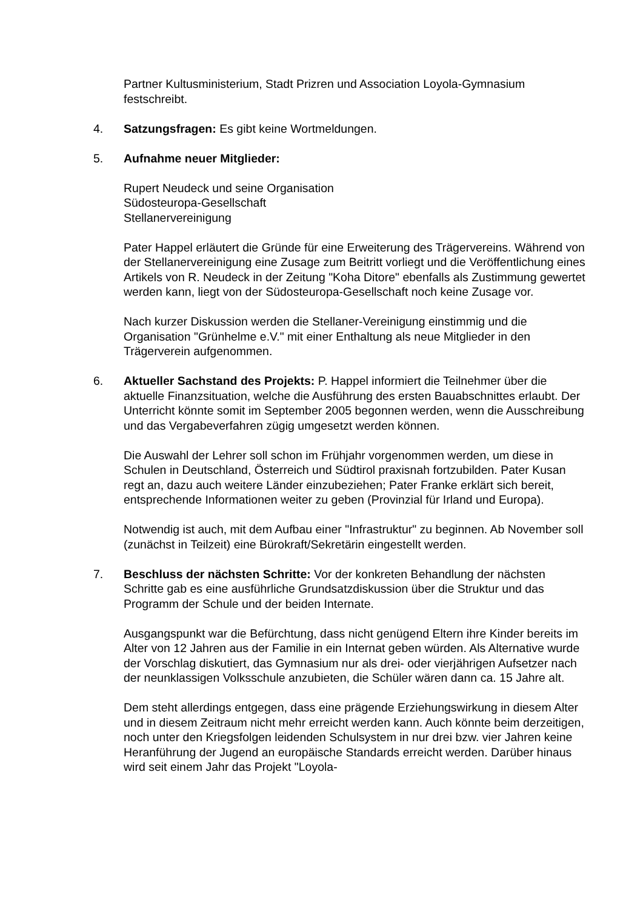Partner Kultusministerium, Stadt Prizren und Association Loyola-Gymnasium festschreibt.
4. Satzungsfragen: Es gibt keine Wortmeldungen.
5. Aufnahme neuer Mitglieder:
Rupert Neudeck und seine Organisation
Südosteuropa-Gesellschaft
Stellanervereinigung
Pater Happel erläutert die Gründe für eine Erweiterung des Trägervereins. Während von der Stellanervereinigung eine Zusage zum Beitritt vorliegt und die Veröffentlichung eines Artikels von R. Neudeck in der Zeitung "Koha Ditore" ebenfalls als Zustimmung gewertet werden kann, liegt von der Südosteuropa-Gesellschaft noch keine Zusage vor.
Nach kurzer Diskussion werden die Stellaner-Vereinigung einstimmig und die Organisation "Grünhelme e.V." mit einer Enthaltung als neue Mitglieder in den Trägerverein aufgenommen.
6. Aktueller Sachstand des Projekts: P. Happel informiert die Teilnehmer über die aktuelle Finanzsituation, welche die Ausführung des ersten Bauabschnittes erlaubt. Der Unterricht könnte somit im September 2005 begonnen werden, wenn die Ausschreibung und das Vergabeverfahren zügig umgesetzt werden können.
Die Auswahl der Lehrer soll schon im Frühjahr vorgenommen werden, um diese in Schulen in Deutschland, Österreich und Südtirol praxisnah fortzubilden. Pater Kusan regt an, dazu auch weitere Länder einzubeziehen; Pater Franke erklärt sich bereit, entsprechende Informationen weiter zu geben (Provinzial für Irland und Europa).
Notwendig ist auch, mit dem Aufbau einer "Infrastruktur" zu beginnen. Ab November soll (zunächst in Teilzeit) eine Bürokraft/Sekretärin eingestellt werden.
7. Beschluss der nächsten Schritte: Vor der konkreten Behandlung der nächsten Schritte gab es eine ausführliche Grundsatzdiskussion über die Struktur und das Programm der Schule und der beiden Internate.
Ausgangspunkt war die Befürchtung, dass nicht genügend Eltern ihre Kinder bereits im Alter von 12 Jahren aus der Familie in ein Internat geben würden. Als Alternative wurde der Vorschlag diskutiert, das Gymnasium nur als drei- oder vierjährigen Aufsetzer nach der neunklassigen Volksschule anzubieten, die Schüler wären dann ca. 15 Jahre alt.
Dem steht allerdings entgegen, dass eine prägende Erziehungswirkung in diesem Alter und in diesem Zeitraum nicht mehr erreicht werden kann. Auch könnte beim derzeitigen, noch unter den Kriegsfolgen leidenden Schulsystem in nur drei bzw. vier Jahren keine Heranführung der Jugend an europäische Standards erreicht werden. Darüber hinaus wird seit einem Jahr das Projekt "Loyola-